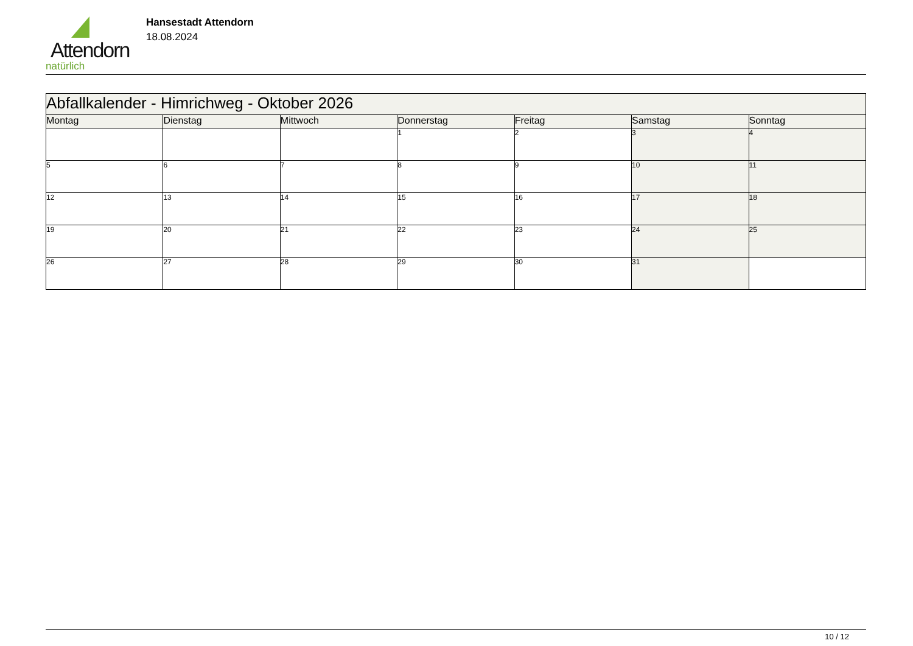Attendorn
natürlich
Hansestadt Attendorn
18.08.2024
| Abfallkalender - Himrichweg - Oktober 2026 | | | | | | |
| --- | --- | --- | --- | --- | --- | --- |
| Montag | Dienstag | Mittwoch | Donnerstag | Freitag | Samstag | Sonntag |
| | | | 1 | 2 | 3 | 4 |
| 5 | 6 | 7 | 8 | 9 | 10 | 11 |
| 12 | 13 | 14 | 15 | 16 | 17 | 18 |
| 19 | 20 | 21 | 22 | 23 | 24 | 25 |
| 26 | 27 | 28 | 29 | 30 | 31 | |
10 / 12